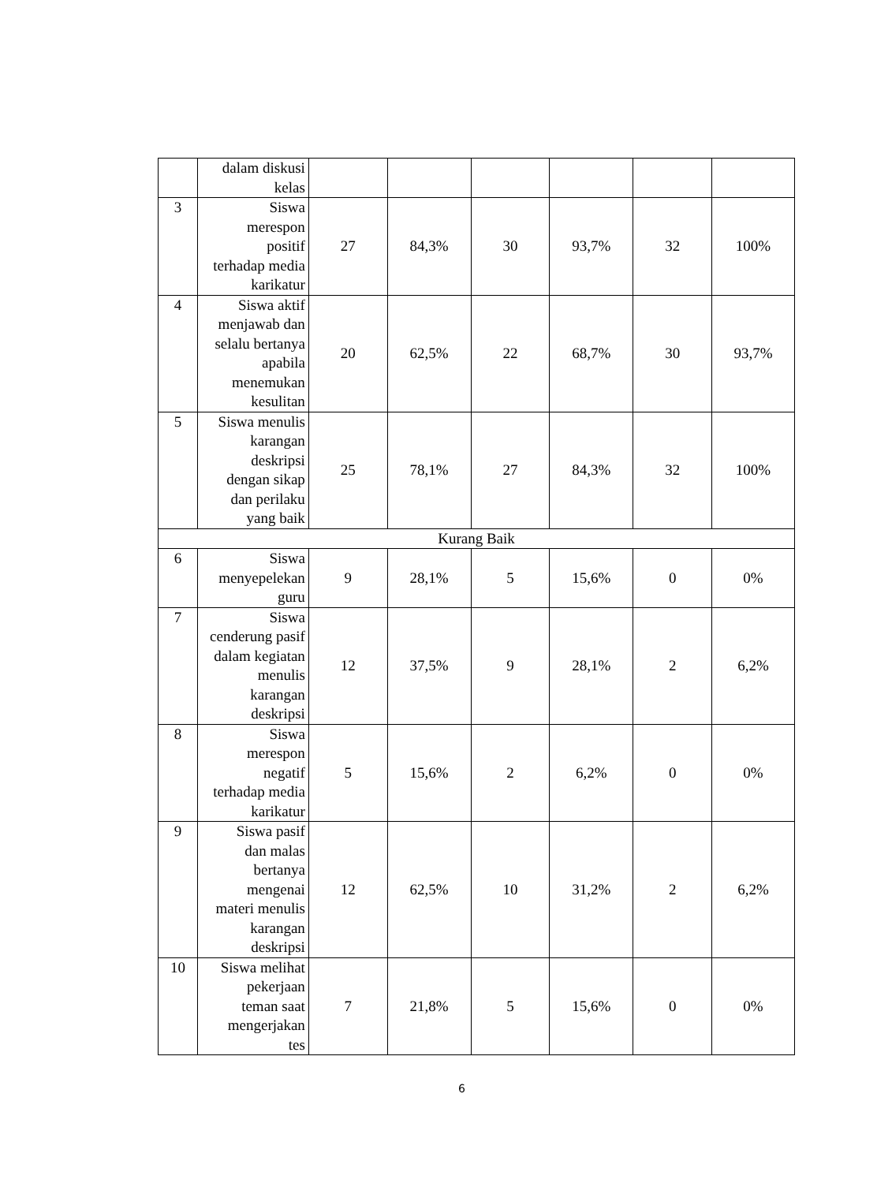| | dalam diskusi kelas | | | | | | |
| 3 | Siswa merespon positif terhadap media karikatur | 27 | 84,3% | 30 | 93,7% | 32 | 100% |
| 4 | Siswa aktif menjawab dan selalu bertanya apabila menemukan kesulitan | 20 | 62,5% | 22 | 68,7% | 30 | 93,7% |
| 5 | Siswa menulis karangan deskripsi dengan sikap dan perilaku yang baik | 25 | 78,1% | 27 | 84,3% | 32 | 100% |
| Kurang Baik | | | | | | | |
| 6 | Siswa menyepelekan guru | 9 | 28,1% | 5 | 15,6% | 0 | 0% |
| 7 | Siswa cenderung pasif dalam kegiatan menulis karangan deskripsi | 12 | 37,5% | 9 | 28,1% | 2 | 6,2% |
| 8 | Siswa merespon negatif terhadap media karikatur | 5 | 15,6% | 2 | 6,2% | 0 | 0% |
| 9 | Siswa pasif dan malas bertanya mengenai materi menulis karangan deskripsi | 12 | 62,5% | 10 | 31,2% | 2 | 6,2% |
| 10 | Siswa melihat pekerjaan teman saat mengerjakan tes | 7 | 21,8% | 5 | 15,6% | 0 | 0% |
6